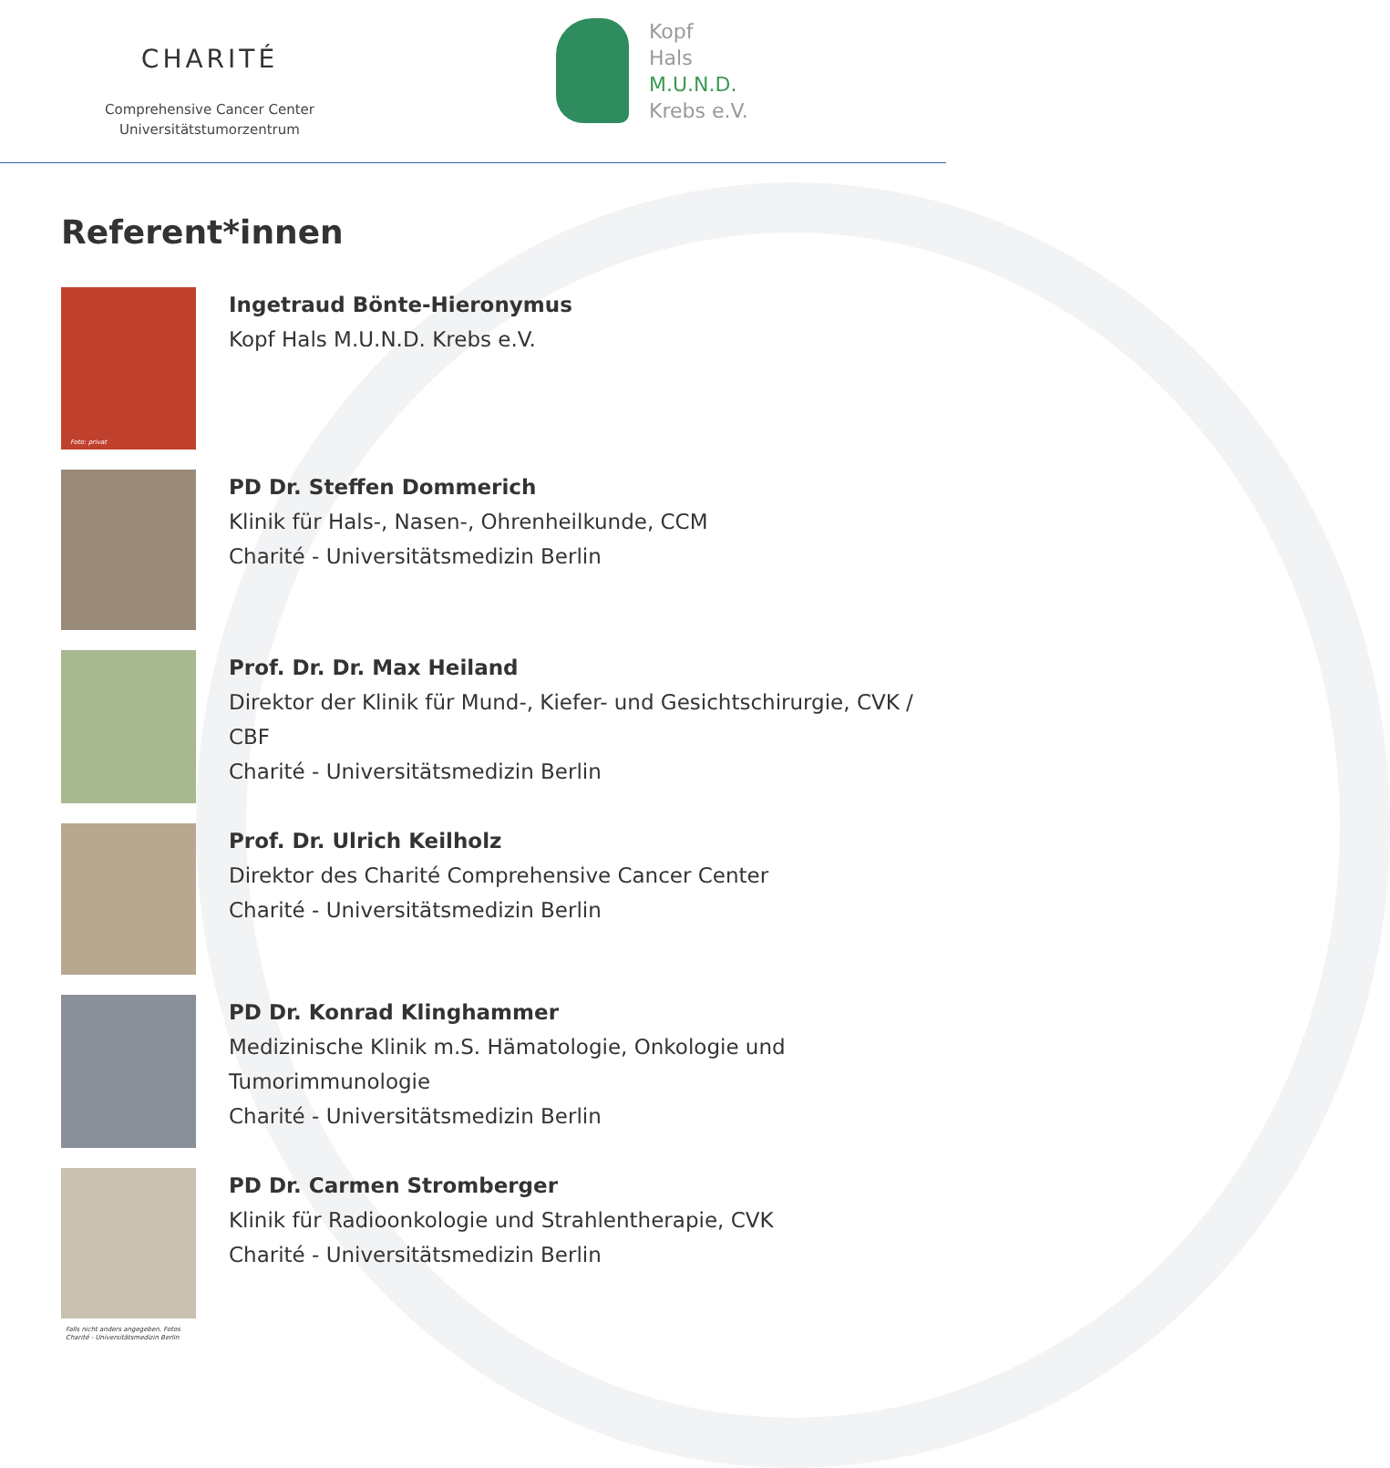CHARITÉ
Comprehensive Cancer Center
Universitätstumorzentrum
Kopf
Hals
M.U.N.D.
Krebs e.V.
Referent*innen
Foto: privat
Ingetraud Bönte-Hieronymus
Kopf Hals M.U.N.D. Krebs e.V.
PD Dr. Steffen Dommerich
Klinik für Hals-, Nasen-, Ohrenheilkunde, CCM
Charité - Universitätsmedizin Berlin
Prof. Dr. Dr. Max Heiland
Direktor der Klinik für Mund-, Kiefer- und Gesichtschirurgie, CVK / CBF
Charité - Universitätsmedizin Berlin
Prof. Dr. Ulrich Keilholz
Direktor des Charité Comprehensive Cancer Center
Charité - Universitätsmedizin Berlin
PD Dr. Konrad Klinghammer
Medizinische Klinik m.S. Hämatologie, Onkologie und Tumorimmunologie
Charité - Universitätsmedizin Berlin
PD Dr. Carmen Stromberger
Klinik für Radioonkologie und Strahlentherapie, CVK
Charité - Universitätsmedizin Berlin
Falls nicht anders angegeben, Fotos
Charité - Universitätsmedizin Berlin